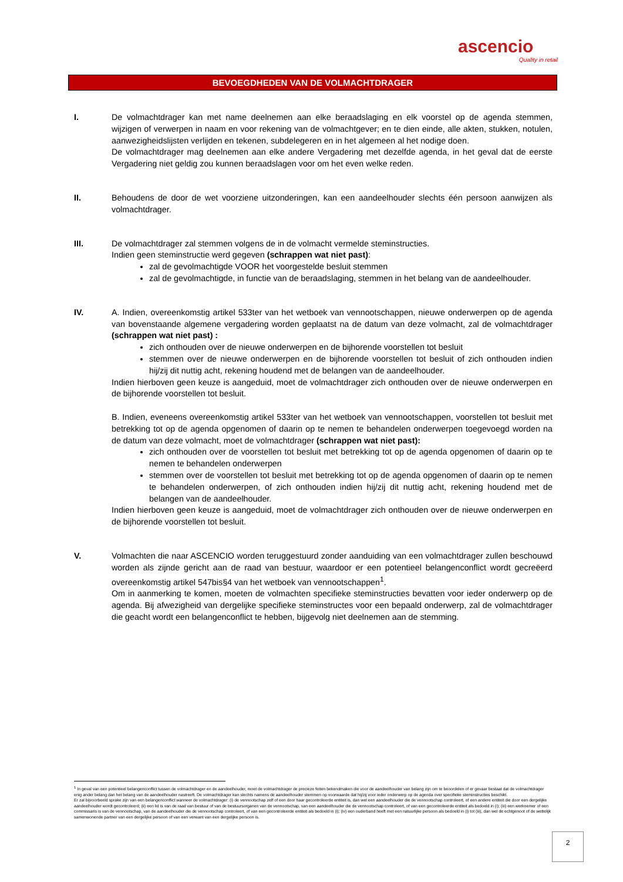ascencio
Quality in retail
BEVOEGDHEDEN VAN DE VOLMACHTDRAGER
I. De volmachtdrager kan met name deelnemen aan elke beraadslaging en elk voorstel op de agenda stemmen, wijzigen of verwerpen in naam en voor rekening van de volmachtgever; en te dien einde, alle akten, stukken, notulen, aanwezigheidslijsten verlijden en tekenen, subdelegeren en in het algemeen al het nodige doen.
De volmachtdrager mag deelnemen aan elke andere Vergadering met dezelfde agenda, in het geval dat de eerste Vergadering niet geldig zou kunnen beraadslagen voor om het even welke reden.
II. Behoudens de door de wet voorziene uitzonderingen, kan een aandeelhouder slechts één persoon aanwijzen als volmachtdrager.
III. De volmachtdrager zal stemmen volgens de in de volmacht vermelde steminstructies.
Indien geen steminstructie werd gegeven (schrappen wat niet past):
zal de gevolmachtigde VOOR het voorgestelde besluit stemmen
zal de gevolmachtigde, in functie van de beraadslaging, stemmen in het belang van de aandeelhouder.
IV. A. Indien, overeenkomstig artikel 533ter van het wetboek van vennootschappen, nieuwe onderwerpen op de agenda van bovenstaande algemene vergadering worden geplaatst na de datum van deze volmacht, zal de volmachtdrager (schrappen wat niet past) :
zich onthouden over de nieuwe onderwerpen en de bijhorende voorstellen tot besluit
stemmen over de nieuwe onderwerpen en de bijhorende voorstellen tot besluit of zich onthouden indien hij/zij dit nuttig acht, rekening houdend met de belangen van de aandeelhouder.
Indien hierboven geen keuze is aangeduid, moet de volmachtdrager zich onthouden over de nieuwe onderwerpen en de bijhorende voorstellen tot besluit.
B. Indien, eveneens overeenkomstig artikel 533ter van het wetboek van vennootschappen, voorstellen tot besluit met betrekking tot op de agenda opgenomen of daarin op te nemen te behandelen onderwerpen toegevoegd worden na de datum van deze volmacht, moet de volmachtdrager (schrappen wat niet past):
zich onthouden over de voorstellen tot besluit met betrekking tot op de agenda opgenomen of daarin op te nemen te behandelen onderwerpen
stemmen over de voorstellen tot besluit met betrekking tot op de agenda opgenomen of daarin op te nemen te behandelen onderwerpen, of zich onthouden indien hij/zij dit nuttig acht, rekening houdend met de belangen van de aandeelhouder.
Indien hierboven geen keuze is aangeduid, moet de volmachtdrager zich onthouden over de nieuwe onderwerpen en de bijhorende voorstellen tot besluit.
V. Volmachten die naar ASCENCIO worden teruggestuurd zonder aanduiding van een volmachtdrager zullen beschouwd worden als zijnde gericht aan de raad van bestuur, waardoor er een potentieel belangenconflict wordt gecreëerd overeenkomstig artikel 547bis§4 van het wetboek van vennootschappen<sup>1</sup>.
Om in aanmerking te komen, moeten de volmachten specifieke steminstructies bevatten voor ieder onderwerp op de agenda. Bij afwezigheid van dergelijke specifieke steminstructes voor een bepaald onderwerp, zal de volmachtdrager die geacht wordt een belangenconflict te hebben, bijgevolg niet deelnemen aan de stemming.
<sup>1</sup> In geval van een potentieel belangenconflict tussen de volmachtdrager en de aandeelhouder, moet de volmachtdrager de precieze feiten bekendmaken die voor de aandeelhouder van belang zijn om te beoordelen of er gevaar bestaat dat de volmachtdrager enig ander belang dan het belang van de aandeelhouder nastreeft. De volmachtdrager kan slechts namens de aandeelhouder stemmen op voorwaarde dat hij/zij voor ieder onderwerp op de agenda over specifieke steminstructies beschikt.
Er zal bijvoorbeeld sprake zijn van een belangenconflict wanneer de volmachtdrager: (i) de vennootschap zelf of een door haar gecontroleerde entiteit is, dan wel een aandeelhouder die de vennootschap controleert, of een andere entiteit die door een dergelijke aandeelhouder wordt gecontroleerd; (ii) een lid is van de raad van bestuur of van de bestuursorganen van de vennootschap, van een aandeelhouder die de vennootschap controleert, of van een gecontroleerde entiteit als bedoeld in (i); (iii) een werknemer of een commissaris is van de vennootschap, van de aandeelhouder die de vennootschap controleert, of van een gecontroleerde entiteit als bedoeld in (i); (iv) een ouderband heeft met een natuurlijke persoon als bedoeld in (i) tot (iii), dan wel de echtgenoot of de wettelijk samenwonende partner van een dergelijke persoon of van een verwant van een dergelijke persoon is.
2